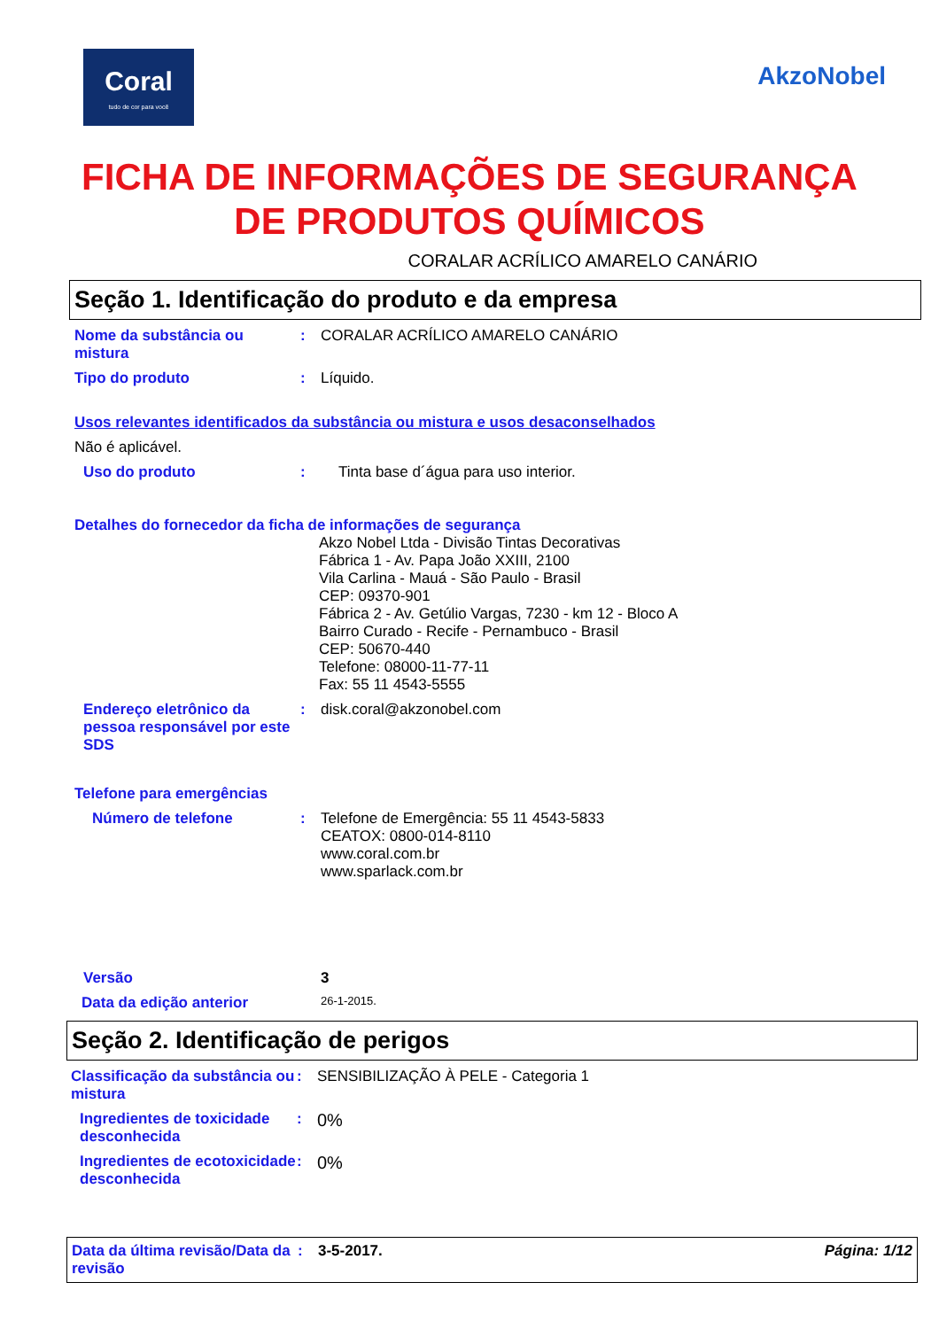Coral
tudo de cor para você
AkzoNobel
FICHA DE INFORMAÇÕES DE SEGURANÇA
DE PRODUTOS QUÍMICOS
CORALAR ACRÍLICO AMARELO CANÁRIO
Seção 1. Identificação do produto e da empresa
Nome da substância ou mistura
: CORALAR ACRÍLICO AMARELO CANÁRIO
Tipo do produto : Líquido.
Usos relevantes identificados da substância ou mistura e usos desaconselhados
Não é aplicável.
Uso do produto : Tinta base d´água para uso interior.
Detalhes do fornecedor da ficha de informações de segurança
Akzo Nobel Ltda - Divisão Tintas Decorativas
Fábrica 1 - Av. Papa João XXIII, 2100
Vila Carlina - Mauá - São Paulo - Brasil
CEP: 09370-901
Fábrica 2 - Av. Getúlio Vargas, 7230 - km 12 - Bloco A
Bairro Curado - Recife - Pernambuco - Brasil
CEP: 50670-440
Telefone: 08000-11-77-11
Fax: 55 11 4543-5555
Endereço eletrônico da pessoa responsável por este SDS
: disk.coral@akzonobel.com
Telefone para emergências
Número de telefone : Telefone de Emergência: 55 11 4543-5833
CEATOX: 0800-014-8110
www.coral.com.br
www.sparlack.com.br
Versão 3
Data da edição anterior
26-1-2015.
Seção 2. Identificação de perigos
Classificação da substância ou mistura
: SENSIBILIZAÇÃO À PELE - Categoria 1
Ingredientes de toxicidade desconhecida
:
0%
Ingredientes de ecotoxicidade desconhecida
:
0%
Data da última revisão/Data da revisão
: 3-5-2017. Página: 1/12